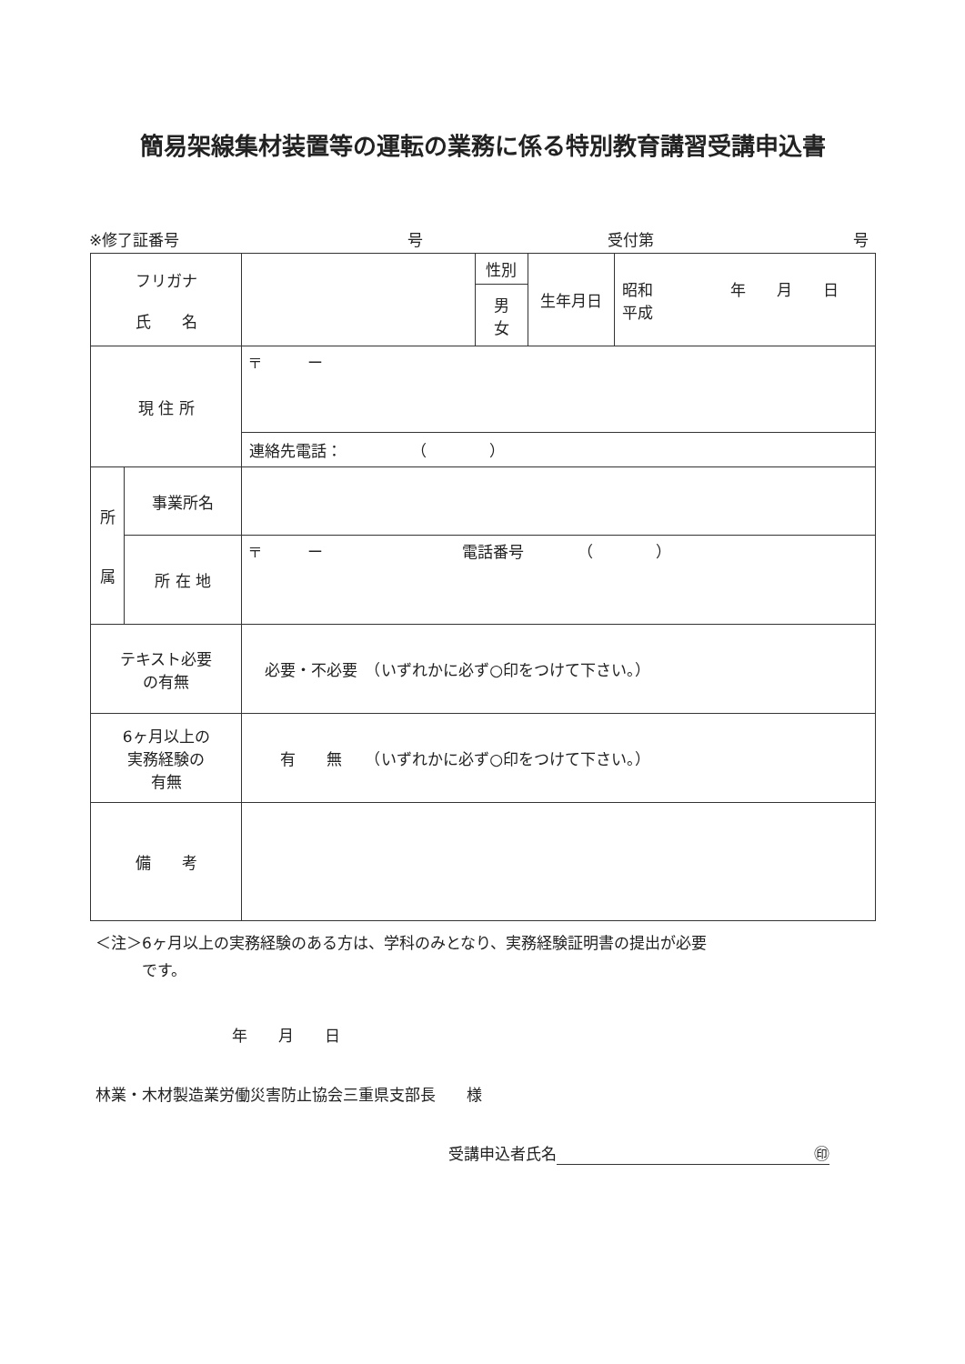簡易架線集材装置等の運転の業務に係る特別教育講習受講申込書
※修了証番号 号 受付第 号
| フリガナ 氏 名 | | | 性別 | 生年月日 | 昭和 年 月 日 平成 |
| | | | 男 女 | | |
| 現 住 所 | | 〒 ー | | | |
| | | 連絡先電話： （ ） | | | |
| 所 属 | 事業所名 | | | | |
| | 所 在 地 | 〒 ー 電話番号 （ ） | | | |
| テキスト必要 の有無 | | 必要・不必要 （いずれかに必ず○印をつけて下さい。） | | | |
| 6ヶ月以上の 実務経験の 有無 | | 有 無 （いずれかに必ず○印をつけて下さい。） | | | |
| 備 考 | | | | | |
＜注＞6ヶ月以上の実務経験のある方は、学科のみとなり、実務経験証明書の提出が必要
　　　です。
年　　月　　日
林業・木材製造業労働災害防止協会三重県支部長　　様
受講申込者氏名 ㊞